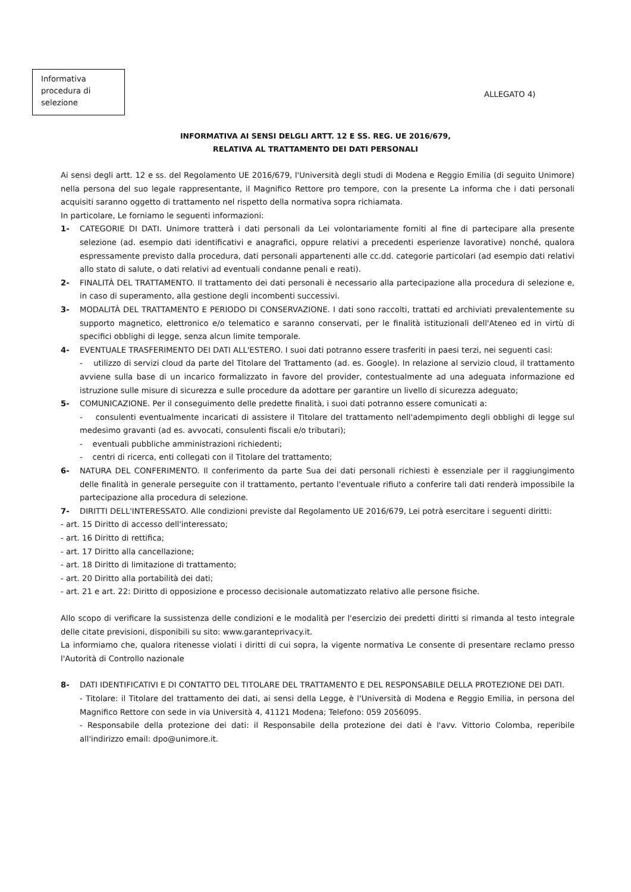Informativa procedura di selezione
ALLEGATO 4)
INFORMATIVA AI SENSI DELGLI ARTT. 12 E SS. REG. UE 2016/679,
RELATIVA AL TRATTAMENTO DEI DATI PERSONALI
Ai sensi degli artt. 12 e ss. del Regolamento UE 2016/679, l'Università degli studi di Modena e Reggio Emilia (di seguito Unimore) nella persona del suo legale rappresentante, il Magnifico Rettore pro tempore, con la presente La informa che i dati personali acquisiti saranno oggetto di trattamento nel rispetto della normativa sopra richiamata.
In particolare, Le forniamo le seguenti informazioni:
1- CATEGORIE DI DATI. Unimore tratterà i dati personali da Lei volontariamente forniti al fine di partecipare alla presente selezione (ad. esempio dati identificativi e anagrafici, oppure relativi a precedenti esperienze lavorative) nonché, qualora espressamente previsto dalla procedura, dati personali appartenenti alle cc.dd. categorie particolari (ad esempio dati relativi allo stato di salute, o dati relativi ad eventuali condanne penali e reati).
2- FINALITÀ DEL TRATTAMENTO. Il trattamento dei dati personali è necessario alla partecipazione alla procedura di selezione e, in caso di superamento, alla gestione degli incombenti successivi.
3- MODALITÀ DEL TRATTAMENTO E PERIODO DI CONSERVAZIONE. I dati sono raccolti, trattati ed archiviati prevalentemente su supporto magnetico, elettronico e/o telematico e saranno conservati, per le finalità istituzionali dell'Ateneo ed in virtù di specifici obblighi di legge, senza alcun limite temporale.
4- EVENTUALE TRASFERIMENTO DEI DATI ALL'ESTERO. I suoi dati potranno essere trasferiti in paesi terzi, nei seguenti casi:
- utilizzo di servizi cloud da parte del Titolare del Trattamento (ad. es. Google). In relazione al servizio cloud, il trattamento avviene sulla base di un incarico formalizzato in favore del provider, contestualmente ad una adeguata informazione ed istruzione sulle misure di sicurezza e sulle procedure da adottare per garantire un livello di sicurezza adeguato;
5- COMUNICAZIONE. Per il conseguimento delle predette finalità, i suoi dati potranno essere comunicati a:
- consulenti eventualmente incaricati di assistere il Titolare del trattamento nell'adempimento degli obblighi di legge sul medesimo gravanti (ad es. avvocati, consulenti fiscali e/o tributari);
- eventuali pubbliche amministrazioni richiedenti;
- centri di ricerca, enti collegati con il Titolare del trattamento;
6- NATURA DEL CONFERIMENTO. Il conferimento da parte Sua dei dati personali richiesti è essenziale per il raggiungimento delle finalità in generale perseguite con il trattamento, pertanto l'eventuale rifiuto a conferire tali dati renderà impossibile la partecipazione alla procedura di selezione.
7- DIRITTI DELL'INTERESSATO. Alle condizioni previste dal Regolamento UE 2016/679, Lei potrà esercitare i seguenti diritti:
- art. 15 Diritto di accesso dell'interessato;
- art. 16 Diritto di rettifica;
- art. 17 Diritto alla cancellazione;
- art. 18 Diritto di limitazione di trattamento;
- art. 20 Diritto alla portabilità dei dati;
- art. 21 e art. 22: Diritto di opposizione e processo decisionale automatizzato relativo alle persone fisiche.
Allo scopo di verificare la sussistenza delle condizioni e le modalità per l'esercizio dei predetti diritti si rimanda al testo integrale delle citate previsioni, disponibili su sito: www.garanteprivacy.it.
La informiamo che, qualora ritenesse violati i diritti di cui sopra, la vigente normativa Le consente di presentare reclamo presso l'Autorità di Controllo nazionale
8- DATI IDENTIFICATIVI E DI CONTATTO DEL TITOLARE DEL TRATTAMENTO E DEL RESPONSABILE DELLA PROTEZIONE DEI DATI.
- Titolare: il Titolare del trattamento dei dati, ai sensi della Legge, è l'Università di Modena e Reggio Emilia, in persona del Magnifico Rettore con sede in via Università 4, 41121 Modena; Telefono: 059 2056095.
- Responsabile della protezione dei dati: il Responsabile della protezione dei dati è l'avv. Vittorio Colomba, reperibile all'indirizzo email: dpo@unimore.it.